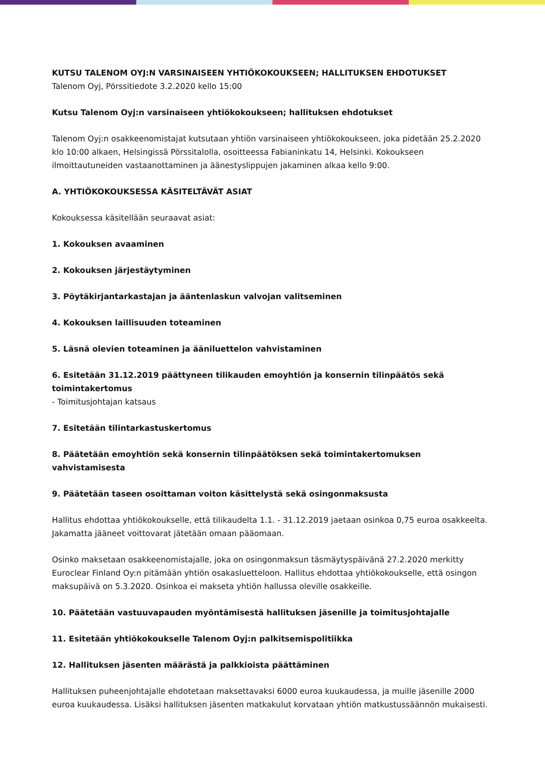KUTSU TALENOM OYJ:N VARSINAISEEN YHTIÖKOKOUKSEEN; HALLITUKSEN EHDOTUKSET
Talenom Oyj, Pörssitiedote 3.2.2020 kello 15:00
Kutsu Talenom Oyj:n varsinaiseen yhtiökokoukseen; hallituksen ehdotukset
Talenom Oyj:n osakkeenomistajat kutsutaan yhtiön varsinaiseen yhtiökokoukseen, joka pidetään 25.2.2020 klo 10:00 alkaen, Helsingissä Pörssitalolla, osoitteessa Fabianinkatu 14, Helsinki. Kokoukseen ilmoittautuneiden vastaanottaminen ja äänestyslippujen jakaminen alkaa kello 9:00.
A. YHTIÖKOKOUKSESSA KÄSITELTÄVÄT ASIAT
Kokouksessa käsitellään seuraavat asiat:
1. Kokouksen avaaminen
2. Kokouksen järjestäytyminen
3. Pöytäkirjantarkastajan ja ääntenlaskun valvojan valitseminen
4. Kokouksen laillisuuden toteaminen
5. Läsnä olevien toteaminen ja ääniluettelon vahvistaminen
6. Esitetään 31.12.2019 päättyneen tilikauden emoyhtiön ja konsernin tilinpäätös sekä toimintakertomus
- Toimitusjohtajan katsaus
7. Esitetään tilintarkastuskertomus
8. Päätetään emoyhtiön sekä konsernin tilinpäätöksen sekä toimintakertomuksen vahvistamisesta
9. Päätetään taseen osoittaman voiton käsittelystä sekä osingonmaksusta
Hallitus ehdottaa yhtiökokoukselle, että tilikaudelta 1.1. - 31.12.2019 jaetaan osinkoa 0,75 euroa osakkeelta. Jakamatta jääneet voittovarat jätetään omaan pääomaan.
Osinko maksetaan osakkeenomistajalle, joka on osingonmaksun täsmäytyspäivänä 27.2.2020 merkitty Euroclear Finland Oy:n pitämään yhtiön osakasluetteloon. Hallitus ehdottaa yhtiökokoukselle, että osingon maksupäivä on 5.3.2020. Osinkoa ei makseta yhtiön hallussa oleville osakkeille.
10. Päätetään vastuuvapauden myöntämisestä hallituksen jäsenille ja toimitusjohtajalle
11. Esitetään yhtiökokoukselle Talenom Oyj:n palkitsemispolitiikka
12. Hallituksen jäsenten määrästä ja palkkioista päättäminen
Hallituksen puheenjohtajalle ehdotetaan maksettavaksi 6000 euroa kuukaudessa, ja muille jäsenille 2000 euroa kuukaudessa. Lisäksi hallituksen jäsenten matkakulut korvataan yhtiön matkustussäännön mukaisesti.